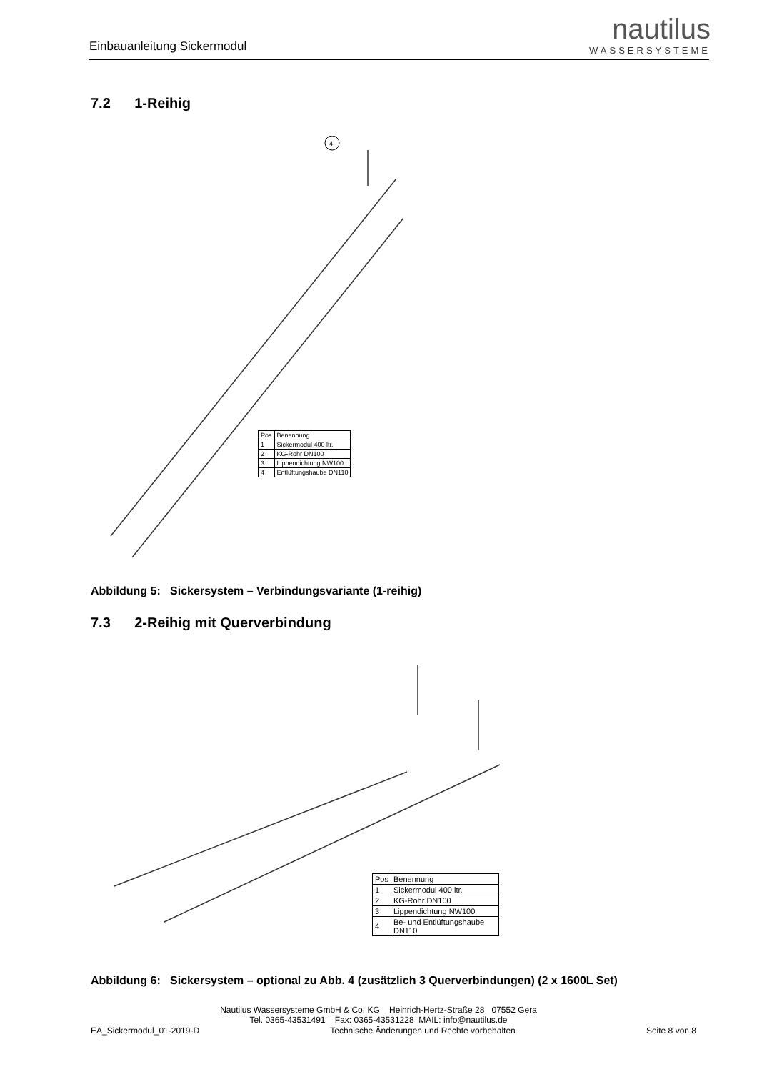Einbauanleitung Sickermodul
nautilus
WASSERSYSTEME
7.2 1-Reihig
4
| Pos | Benennung |
| --- | --- |
| 1 | Sickermodul 400 ltr. |
| 2 | KG-Rohr DN100 |
| 3 | Lippendichtung NW100 |
| 4 | Entlüftungshaube DN110 |
Abbildung 5: Sickersystem – Verbindungsvariante (1-reihig)
7.3 2-Reihig mit Querverbindung
| Pos | Benennung |
| --- | --- |
| 1 | Sickermodul 400 ltr. |
| 2 | KG-Rohr DN100 |
| 3 | Lippendichtung NW100 |
| 4 | Be- und Entlüftungshaube DN110 |
Abbildung 6: Sickersystem – optional zu Abb. 4 (zusätzlich 3 Querverbindungen) (2 x 1600L Set)
Nautilus Wassersysteme GmbH & Co. KG Heinrich-Hertz-Straße 28 07552 Gera
Tel. 0365-43531491 Fax: 0365-43531228 MAIL: info@nautilus.de
EA_Sickermodul_01-2019-D Technische Änderungen und Rechte vorbehalten Seite 8 von 8